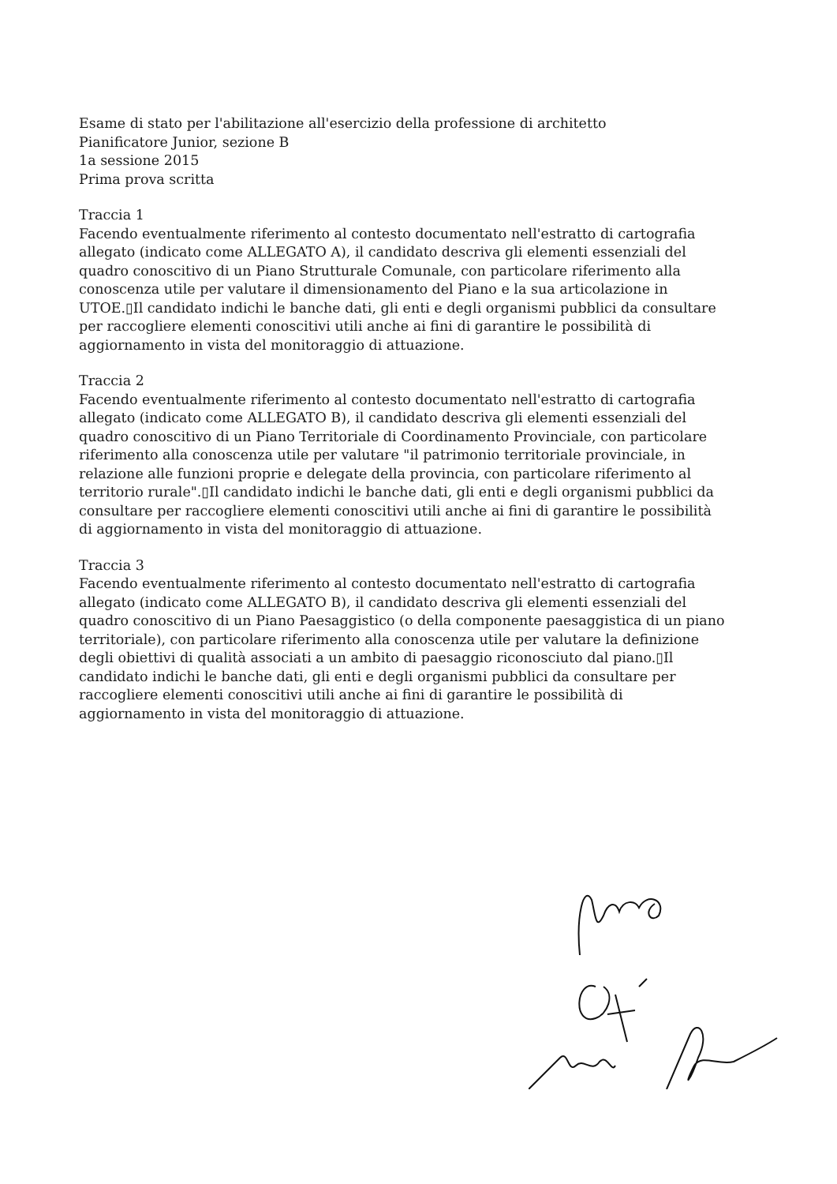Esame di stato per l'abilitazione all'esercizio della professione di architetto
Pianificatore Junior, sezione B
1a sessione 2015
Prima prova scritta
Traccia 1
Facendo eventualmente riferimento al contesto documentato nell'estratto di cartografia allegato (indicato come ALLEGATO A), il candidato descriva gli elementi essenziali del quadro conoscitivo di un Piano Strutturale Comunale, con particolare riferimento alla conoscenza utile per valutare il dimensionamento del Piano e la sua articolazione in UTOE.▯Il candidato indichi le banche dati, gli enti e degli organismi pubblici da consultare per raccogliere elementi conoscitivi utili anche ai fini di garantire le possibilità di aggiornamento in vista del monitoraggio di attuazione.
Traccia 2
Facendo eventualmente riferimento al contesto documentato nell'estratto di cartografia allegato (indicato come ALLEGATO B), il candidato descriva gli elementi essenziali del quadro conoscitivo di un Piano Territoriale di Coordinamento Provinciale, con particolare riferimento alla conoscenza utile per valutare "il patrimonio territoriale provinciale, in relazione alle funzioni proprie e delegate della provincia, con particolare riferimento al territorio rurale".▯Il candidato indichi le banche dati, gli enti e degli organismi pubblici da consultare per raccogliere elementi conoscitivi utili anche ai fini di garantire le possibilità di aggiornamento in vista del monitoraggio di attuazione.
Traccia 3
Facendo eventualmente riferimento al contesto documentato nell'estratto di cartografia allegato (indicato come ALLEGATO B), il candidato descriva gli elementi essenziali del quadro conoscitivo di un Piano Paesaggistico (o della componente paesaggistica di un piano territoriale), con particolare riferimento alla conoscenza utile per valutare la definizione degli obiettivi di qualità associati a un ambito di paesaggio riconosciuto dal piano.▯Il candidato indichi le banche dati, gli enti e degli organismi pubblici da consultare per raccogliere elementi conoscitivi utili anche ai fini di garantire le possibilità di aggiornamento in vista del monitoraggio di attuazione.